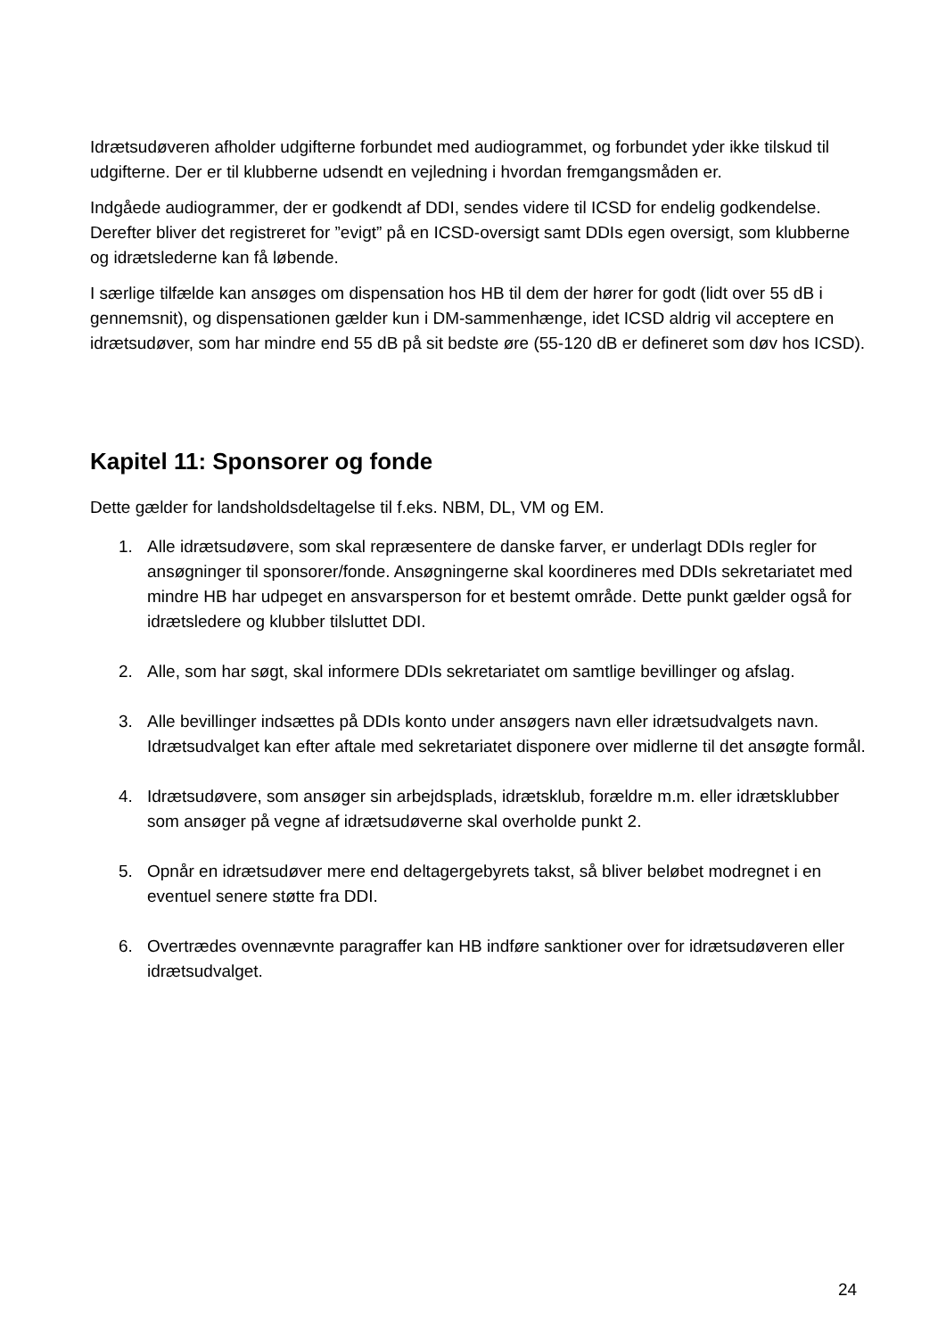Idrætsudøveren afholder udgifterne forbundet med audiogrammet, og forbundet yder ikke tilskud til udgifterne. Der er til klubberne udsendt en vejledning i hvordan fremgangsmåden er.
Indgåede audiogrammer, der er godkendt af DDI, sendes videre til ICSD for endelig godkendelse. Derefter bliver det registreret for ”evigt” på en ICSD-oversigt samt DDIs egen oversigt, som klubberne og idrætslederne kan få løbende.
I særlige tilfælde kan ansøges om dispensation hos HB til dem der hører for godt (lidt over 55 dB i gennemsnit), og dispensationen gælder kun i DM-sammenhænge, idet ICSD aldrig vil acceptere en idrætsudøver, som har mindre end 55 dB på sit bedste øre (55-120 dB er defineret som døv hos ICSD).
Kapitel 11: Sponsorer og fonde
Dette gælder for landsholdsdeltagelse til f.eks. NBM, DL, VM og EM.
1. Alle idrætsudøvere, som skal repræsentere de danske farver, er underlagt DDIs regler for ansøgninger til sponsorer/fonde. Ansøgningerne skal koordineres med DDIs sekretariatet med mindre HB har udpeget en ansvarsperson for et bestemt område. Dette punkt gælder også for idrætsledere og klubber tilsluttet DDI.
2. Alle, som har søgt, skal informere DDIs sekretariatet om samtlige bevillinger og afslag.
3. Alle bevillinger indsættes på DDIs konto under ansøgers navn eller idrætsudvalgets navn. Idrætsudvalget kan efter aftale med sekretariatet disponere over midlerne til det ansøgte formål.
4. Idrætsudøvere, som ansøger sin arbejdsplads, idrætsklub, forældre m.m. eller idrætsklubber som ansøger på vegne af idrætsudøverne skal overholde punkt 2.
5. Opnår en idrætsudøver mere end deltagergebyrets takst, så bliver beløbet modregnet i en eventuel senere støtte fra DDI.
6. Overtrædes ovennævnte paragraffer kan HB indføre sanktioner over for idrætsudøveren eller idrætsudvalget.
24